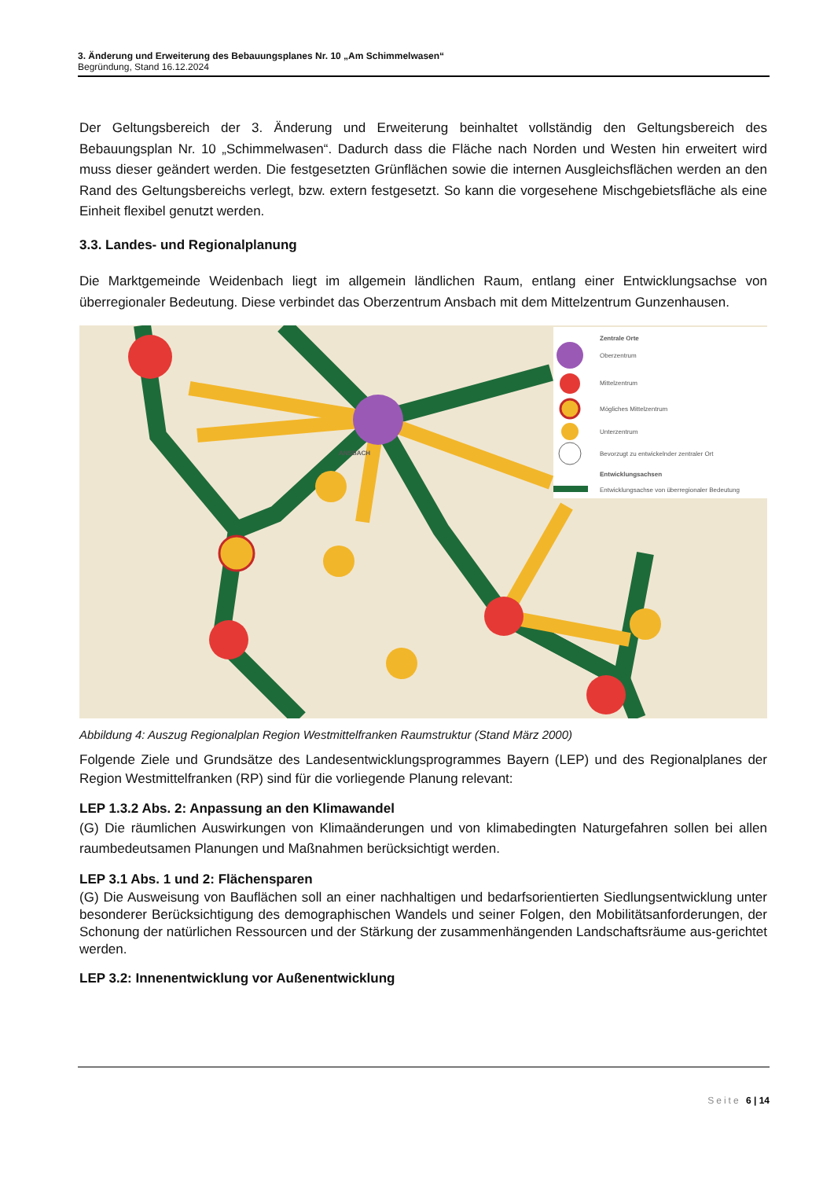3. Änderung und Erweiterung des Bebauungsplanes Nr. 10 „Am Schimmelwasen“
Begründung, Stand 16.12.2024
Der Geltungsbereich der 3. Änderung und Erweiterung beinhaltet vollständig den Geltungsbereich des Bebauungsplan Nr. 10 „Schimmelwasen“. Dadurch dass die Fläche nach Norden und Westen hin erweitert wird muss dieser geändert werden. Die festgesetzten Grünflächen sowie die internen Ausgleichsflächen werden an den Rand des Geltungsbereichs verlegt, bzw. extern festgesetzt. So kann die vorgesehene Mischgebietsfläche als eine Einheit flexibel genutzt werden.
3.3. Landes- und Regionalplanung
Die Marktgemeinde Weidenbach liegt im allgemein ländlichen Raum, entlang einer Entwicklungsachse von überregionaler Bedeutung. Diese verbindet das Oberzentrum Ansbach mit dem Mittelzentrum Gunzenhausen.
Zentrale Orte
Oberzentrum
Mittelzentrum
Mögliches Mittelzentrum
Unterzentrum
Bevorzugt zu entwickelnder zentraler Ort
Entwicklungsachsen
Entwicklungsachse von überregionaler Bedeutung
ANSBACH
Abbildung 4: Auszug Regionalplan Region Westmittelfranken Raumstruktur (Stand März 2000)
Folgende Ziele und Grundsätze des Landesentwicklungsprogrammes Bayern (LEP) und des Regionalplanes der Region Westmittelfranken (RP) sind für die vorliegende Planung relevant:
LEP 1.3.2 Abs. 2: Anpassung an den Klimawandel
(G) Die räumlichen Auswirkungen von Klimaänderungen und von klimabedingten Naturgefahren sollen bei allen raumbedeutsamen Planungen und Maßnahmen berücksichtigt werden.
LEP 3.1 Abs. 1 und 2: Flächensparen
(G) Die Ausweisung von Bauflächen soll an einer nachhaltigen und bedarfsorientierten Siedlungsentwicklung unter besonderer Berücksichtigung des demographischen Wandels und seiner Folgen, den Mobilitätsanforderungen, der Schonung der natürlichen Ressourcen und der Stärkung der zusammenhängenden Landschaftsräume aus-gerichtet werden.
LEP 3.2: Innenentwicklung vor Außenentwicklung
Seite 6 | 14